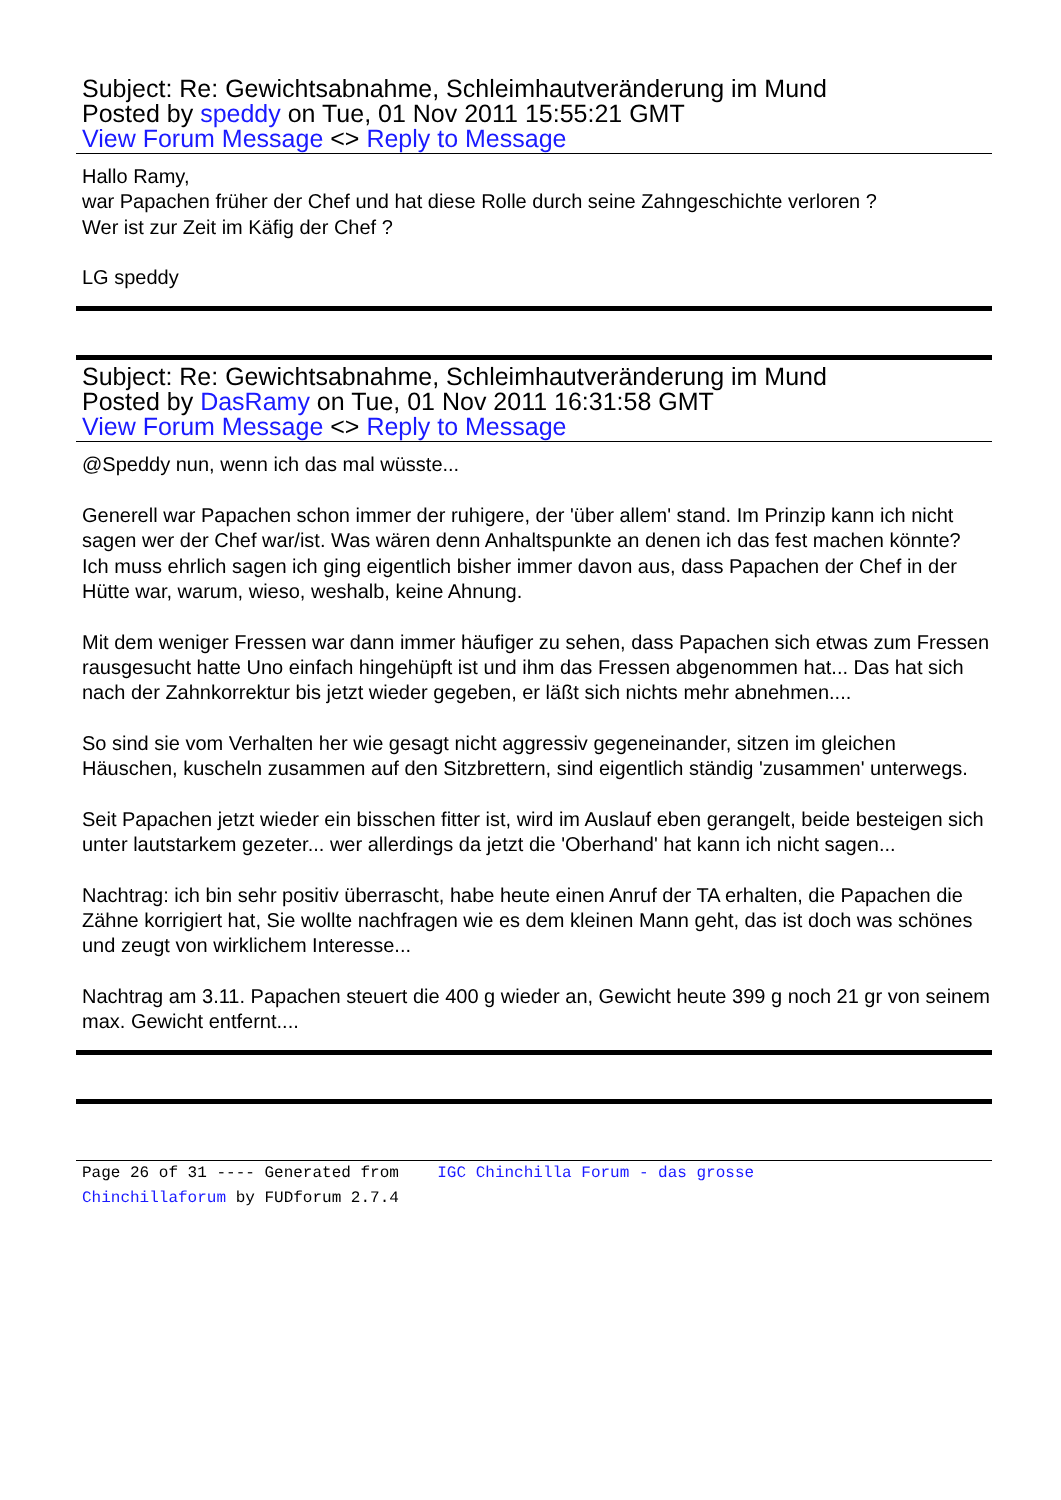Subject: Re: Gewichtsabnahme, Schleimhautveränderung im Mund
Posted by speddy on Tue, 01 Nov 2011 15:55:21 GMT
View Forum Message <> Reply to Message
Hallo Ramy,
war Papachen früher der Chef und hat diese Rolle durch seine Zahngeschichte verloren ?
Wer ist zur Zeit im Käfig der Chef ?
LG speddy
Subject: Re: Gewichtsabnahme, Schleimhautveränderung im Mund
Posted by DasRamy on Tue, 01 Nov 2011 16:31:58 GMT
View Forum Message <> Reply to Message
@Speddy nun, wenn ich das mal wüsste...
Generell war Papachen schon immer der ruhigere, der 'über allem' stand. Im Prinzip kann ich nicht sagen wer der Chef war/ist. Was wären denn Anhaltspunkte an denen ich das fest machen könnte? Ich muss ehrlich sagen ich ging eigentlich bisher immer davon aus, dass Papachen der Chef in der Hütte war, warum, wieso, weshalb, keine Ahnung.
Mit dem weniger Fressen war dann immer häufiger zu sehen, dass Papachen sich etwas zum Fressen rausgesucht hatte Uno einfach hingehüpft ist und ihm das Fressen abgenommen hat... Das hat sich nach der Zahnkorrektur bis jetzt wieder gegeben, er läßt sich nichts mehr abnehmen....
So sind sie vom Verhalten her wie gesagt nicht aggressiv gegeneinander, sitzen im gleichen Häuschen, kuscheln zusammen auf den Sitzbrettern, sind eigentlich ständig 'zusammen' unterwegs.
Seit Papachen jetzt wieder ein bisschen fitter ist, wird im Auslauf eben gerangelt, beide besteigen sich unter lautstarkem gezeter... wer allerdings da jetzt die 'Oberhand' hat kann ich nicht sagen...
Nachtrag: ich bin sehr positiv überrascht, habe heute einen Anruf der TA erhalten, die Papachen die Zähne korrigiert hat, Sie wollte nachfragen wie es dem kleinen Mann geht, das ist doch was schönes und zeugt von wirklichem Interesse...
Nachtrag am 3.11. Papachen steuert die 400 g wieder an, Gewicht heute 399 g noch 21 gr von seinem max. Gewicht entfernt....
Page 26 of 31 ---- Generated from IGC Chinchilla Forum - das grosse
Chinchillaforum by FUDforum 2.7.4